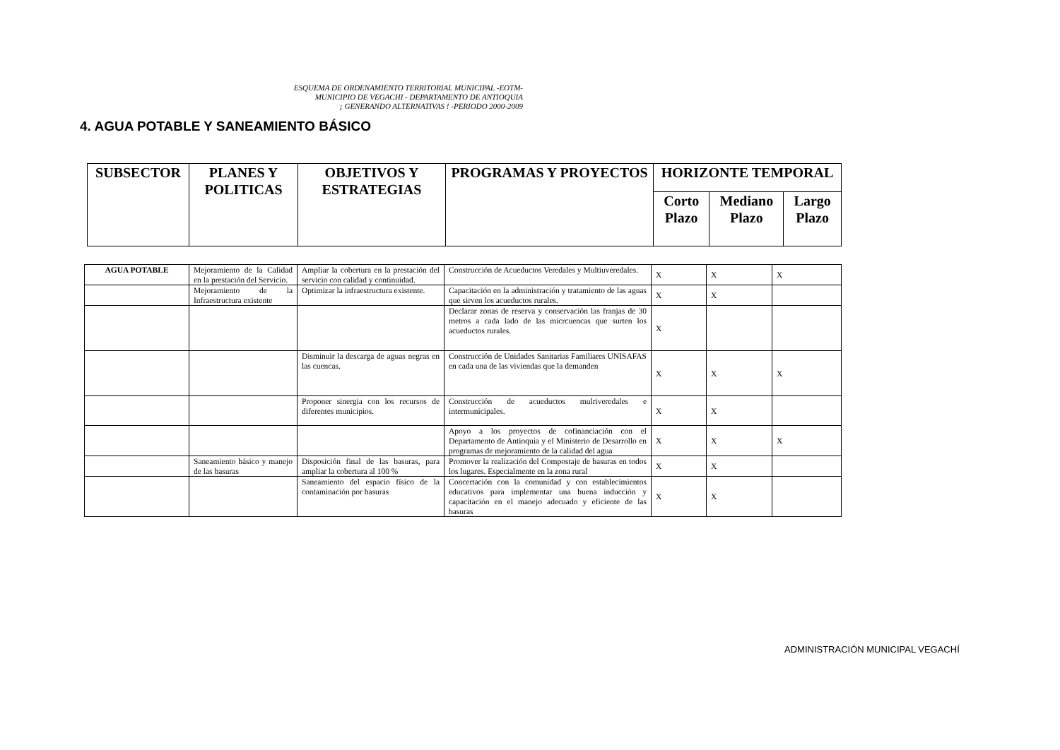ESQUEMA DE ORDENAMIENTO TERRITORIAL MUNICIPAL -EOTM-
MUNICIPIO DE VEGACHI - DEPARTAMENTO DE ANTIOQUIA
¡ GENERANDO ALTERNATIVAS ! -PERIODO 2000-2009
4. AGUA POTABLE Y SANEAMIENTO BÁSICO
| SUBSECTOR | PLANES Y POLITICAS | OBJETIVOS Y ESTRATEGIAS | PROGRAMAS Y PROYECTOS | HORIZONTE TEMPORAL | | |
| --- | --- | --- | --- | --- | --- | --- |
| | | | | Corto Plazo | Mediano Plazo | Largo Plazo |
| AGUA POTABLE | Mejoramiento de la Calidad en la prestación del Servicio. | Ampliar la cobertura en la prestación del servicio con calidad y continuidad. | Construcción de Acueductos Veredales y Multiuveredales. | X | X | X |
| | Mejoramiento de la Infraestructura existente | Optimizar la infraestructura existente. | Capacitación en la administración y tratamiento de las aguas que sirven los acueductos rurales. | X | X | |
| | | | Declarar zonas de reserva y conservación las franjas de 30 metros a cada lado de las micrcuencas que surten los acueductos rurales. | X | | |
| | | Disminuir la descarga de aguas negras en las cuencas. | Construcción de Unidades Sanitarias Familiares UNISAFAS en cada una de las viviendas que la demanden | X | X | X |
| | | Proponer sinergia con los recursos de diferentes municipios. | Construcción de acueductos mulriveredales e intermunicipales. | X | X | |
| | | | Apoyo a los proyectos de cofinanciación con el Departamento de Antioquia y el Ministerio de Desarrollo en programas de mejoramiento de la calidad del agua | X | X | X |
| | Saneamiento básico y manejo de las basuras | Disposición final de las basuras, para ampliar la cobertura al 100 % | Promover la realización del Compostaje de basuras en todos los lugares. Especialmente en la zona rural | X | X | |
| | | Saneamiento del espacio físico de la contaminación por basuras | Concertación con la comunidad y con establecimientos educativos para implementar una buena inducción y capacitación en el manejo adecuado y eficiente de las basuras | X | X | |
ADMINISTRACIÓN MUNICIPAL VEGACHÍ